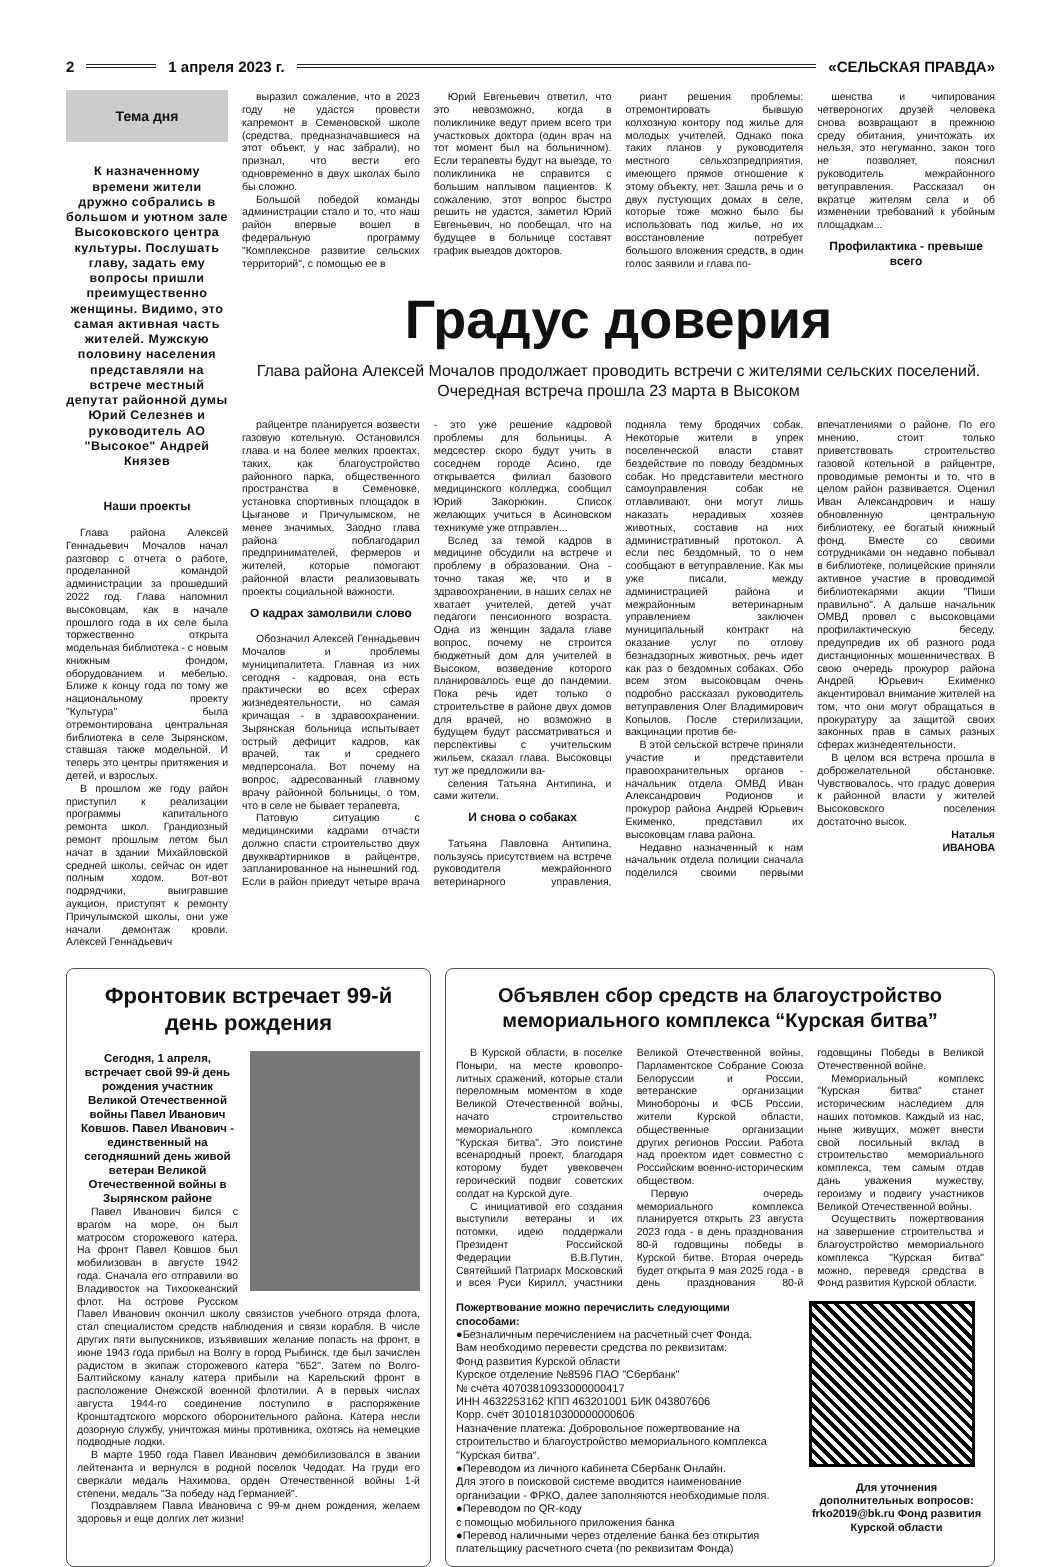2 1 апреля 2023 г. «СЕЛЬСКАЯ ПРАВДА»
Тема дня
К назначенному времени жители дружно собрались в большом и уютном зале Высоковского центра культуры. Послушать главу, задать ему вопросы пришли преимущественно женщины. Видимо, это самая активная часть жителей. Мужскую половину населения представляли на встрече местный депутат районной думы Юрий Селезнев и руководитель АО "Высокое" Андрей Князев
Наши проекты
Глава района Алексей Геннадьевич Мочалов начал разговор с отчета о работе, проделанной командой администрации за прошедший 2022 год. Глава напомнил высоковцам, как в начале прошлого года в их селе была торжественно открыта модельная библиотека - с новым книжным фондом, оборудованием и мебелью. Ближе к концу года по тому же национальному проекту "Культура" была отремонтирована центральная библиотека в селе Зырянском, ставшая также модельной. И теперь это центры притяжения и детей, и взрослых.
В прошлом же году район приступил к реализации программы капитального ремонта школ. Грандиозный ремонт прошлым летом был начат в здании Михайловской средней школы, сейчас он идет полным ходом. Вот-вот подрядчики, выигравшие аукцион, приступят к ремонту Причулымской школы, они уже начали демонтаж кровли. Алексей Геннадьевич
выразил сожаление, что в 2023 году не удастся провести капремонт в Семеновской школе (средства, предназначавшиеся на этот объект, у нас забрали), но признал, что вести его одновременно в двух школах было бы сложно.
Большой победой команды администрации стало и то, что наш район впервые вошел в федеральную программу "Комплексное развитие сельских территорий", с помощью ее в
Юрий Евгеньевич ответил, что это невозможно, когда в поликлинике ведут прием всего три участковых доктора (один врач на тот момент был на больничном). Если терапевты будут на выезде, то поликлиника не справится с большим наплывом пациентов. К сожалению, этот вопрос быстро решить не удастся, заметил Юрий Евгеньевич, но пообещал, что на будущее в больнице составят график выездов докторов.
риант решения проблемы: отремонтировать бывшую колхозную контору под жилье для молодых учителей. Однако пока таких планов у руководителя местного сельхозпредприятия, имеющего прямое отношение к этому объекту, нет. Зашла речь и о двух пустующих домах в селе, которые тоже можно было бы использовать под жилье, но их восстановление потребует большого вложения средств, в один голос заявили и глава по-
шенства и чипирования четвероногих друзей человека снова возвращают в прежнюю среду обитания, уничтожать их нельзя, это негуманно, закон того не позволяет, пояснил руководитель межрайонного ветуправления. Рассказал он вкратце жителям села и об изменении требований к убойным площадкам...
Профилактика - превыше всего
Градус доверия
Глава района Алексей Мочалов продолжает проводить встречи с жителями сельских поселений.
Очередная встреча прошла 23 марта в Высоком
райцентре планируется возвести газовую котельную. Остановился глава и на более мелких проектах, таких, как благоустройство районного парка, общественного пространства в Семеновке, установка спортивных площадок в Цыганове и Причулымском, не менее значимых. Заодно глава района поблагодарил предпринимателей, фермеров и жителей, которые помогают районной власти реализовывать проекты социальной важности.
О кадрах замолвили слово
Обозначил Алексей Геннадьевич Мочалов и проблемы муниципалитета. Главная из них сегодня - кадровая, она есть практически во всех сферах жизнедеятельности, но самая кричащая - в здравоохранении. Зырянская больница испытывает острый дефицит кадров, как врачей, так и среднего медперсонала. Вот почему на вопрос, адресованный главному врачу районной больницы, о том, что в селе не бывает терапевта,
Патовую ситуацию с медицинскими кадрами отчасти должно спасти строительство двух двухквартирников в райцентре, запланированное на нынешний год. Если в район приедут четыре врача - это уже решение кадровой проблемы для больницы. А медсестер скоро будут учить в соседнем городе Асино, где открывается филиал базового медицинского колледжа, сообщил Юрий Закорюкин. Список желающих учиться в Асиновском техникуме уже отправлен...
Вслед за темой кадров в медицине обсудили на встрече и проблему в образовании. Она - точно такая же, что и в здравоохранении, в наших селах не хватает учителей, детей учат педагоги пенсионного возраста. Одна из женщин задала главе вопрос, почему не строится бюджетный дом для учителей в Высоком, возведение которого планировалось еще до пандемии. Пока речь идет только о строительстве в районе двух домов для врачей, но возможно в будущем будут рассматриваться и перспективы с учительским жильем, сказал глава. Высоковцы тут же предложили ва-
селения Татьяна Антипина, и сами жители.
И снова о собаках
Татьяна Павловна Антипина, пользуясь присутствием на встрече руководителя межрайонного ветеринарного управления, подняла тему бродячих собак. Некоторые жители в упрек поселенческой власти ставят бездействие по поводу бездомных собак. Но представители местного самоуправления собак не отлавливают, они могут лишь наказать нерадивых хозяев животных, составив на них административный протокол. А если пес бездомный, то о нем сообщают в ветуправление. Как мы уже писали, между администрацией района и межрайонным ветеринарным управлением заключен муниципальный контракт на оказание услуг по отлову безнадзорных животных, речь идет как раз о бездомных собаках. Обо всем этом высоковцам очень подробно рассказал руководитель ветуправления Олег Владимирович Копылов. После стерилизации, вакцинации против бе-
В этой сельской встрече приняли участие и представители правоохранительных органов - начальник отдела ОМВД Иван Александрович Родионов и прокурор района Андрей Юрьевич Екименко, представил их высоковцам глава района.
Недавно назначенный к нам начальник отдела полиции сначала поделился своими первыми впечатлениями о районе. По его мнению, стоит только приветствовать строительство газовой котельной в райцентре, проводимые ремонты и то, что в целом район развивается. Оценил Иван Александрович и нашу обновленную центральную библиотеку, ее богатый книжный фонд. Вместе со своими сотрудниками он недавно побывал в библиотеке, полицейские приняли активное участие в проводимой библиотекарями акции "Пиши правильно". А дальше начальник ОМВД провел с высоковцами профилактическую беседу, предупредив их об разного рода дистанционных мошенничествах. В свою очередь прокурор района Андрей Юрьевич Екименко акцентировал внимание жителей на том, что они могут обращаться в прокуратуру за защитой своих законных прав в самых разных сферах жизнедеятельности.
В целом вся встреча прошла в доброжелательной обстановке. Чувствовалось, что градус доверия к районной власти у жителей Высоковского поселения достаточно высок.
Наталья
ИВАНОВА
Фронтовик встречает 99-й день рождения
Сегодня, 1 апреля, встречает свой 99-й день рождения участник Великой Отечественной войны Павел Иванович Ковшов. Павел Иванович - единственный на сегодняшний день живой ветеран Великой Отечественной войны в Зырянском районе
Павел Иванович бился с врагом на море, он был матросом сторожевого катера. На фронт Павел Ковшов был мобилизован в августе 1942 года. Сначала его отправили во Владивосток на Тихоокеанский флот. На острове Русском Павел Иванович окончил школу связистов учебного отряда флота, стал специалистом средств наблюдения и связи корабля. В числе других пяти выпускников, изъявивших желание попасть на фронт, в июне 1943 года прибыл на Волгу в город Рыбинск, где был зачислен радистом в экипаж сторожевого катера "652". Затем по Волго-Балтийскому каналу катера прибыли на Карельский фронт в расположение Онежской военной флотилии. А в первых числах августа 1944-го соединение поступило в распоряжение Кронштадтского морского оборонительного района. Катера несли дозорную службу, уничтожая мины противника, охотясь на немецкие подводные лодки.
В марте 1950 года Павел Иванович демобилизовался в звании лейтенанта и вернулся в родной поселок Чедодат. На груди его сверкали медаль Нахимова, орден Отечественной войны 1-й степени, медаль "За победу над Германией".
Поздравляем Павла Ивановича с 99-м днем рождения, желаем здоровья и еще долгих лет жизни!
Объявлен сбор средств на благоустройство мемориального комплекса “Курская битва”
В Курской области, в поселке Поныри, на месте кровопро-литных сражений, которые стали переломным моментом в ходе Великой Отечественной войны, начато строительство мемориального комплекса "Курская битва". Это поистине всенародный проект, благодаря которому будет увековечен героический подвиг советских солдат на Курской дуге.
С инициативой его создания выступили ветераны и их потомки, идею поддержали Президент Российской Федерации В.В.Путин, Святейший Патриарх Московский и всея Руси Кирилл, участники Великой Отечественной войны, Парламентское Собрание Союза Белоруссии и России, ветеранские организации Минобороны и ФСБ России, жители Курской области, общественные организации других регионов России. Работа над проектом идет совместно с Российским военно-историческим обществом.
Первую очередь мемориального комплекса планируется открыть 23 августа 2023 года - в день празднования 80-й годовщины победы в Курской битве. Вторая очередь будет открыта 9 мая 2025 года - в день празднования 80-й годовщины Победы в Великой Отечественной войне.
Мемориальный комплекс "Курская битва" станет историческим наследием для наших потомков. Каждый из нас, ныне живущих, может внести свой посильный вклад в строительство мемориального комплекса, тем самым отдав дань уважения мужеству, героизму и подвигу участников Великой Отечественной войны.
Осуществить пожертвования на завершение строительства и благоустройство мемориального комплекса "Курская битва" можно, переведя средства в Фонд развития Курской области.
Пожертвование можно перечислить следующими способами:
●Безналичным перечислением на расчетный счет Фонда.
Вам необходимо перевести средства по реквизитам:
Фонд развития Курской области
Курское отделение №8596 ПАО "Сбербанк"
№ счёта 40703810933000000417
ИНН 4632253162 КПП 463201001 БИК 043807606
Корр. счёт 30101810300000000606
Назначение платежа: Добровольное пожертвование на строительство и благоустройство мемориального комплекса "Курская битва".
●Переводом из личного кабинета Сбербанк Онлайн.
Для этого в поисковой системе вводится наименование организации - ФРКО, далее заполняются необходимые поля.
●Переводом по QR-коду
с помощью мобильного приложения банка
●Перевод наличными через отделение банка без открытия плательщику расчетного счета (по реквизитам Фонда)
Для уточнения дополнительных вопросов: frko2019@bk.ru Фонд развития Курской области